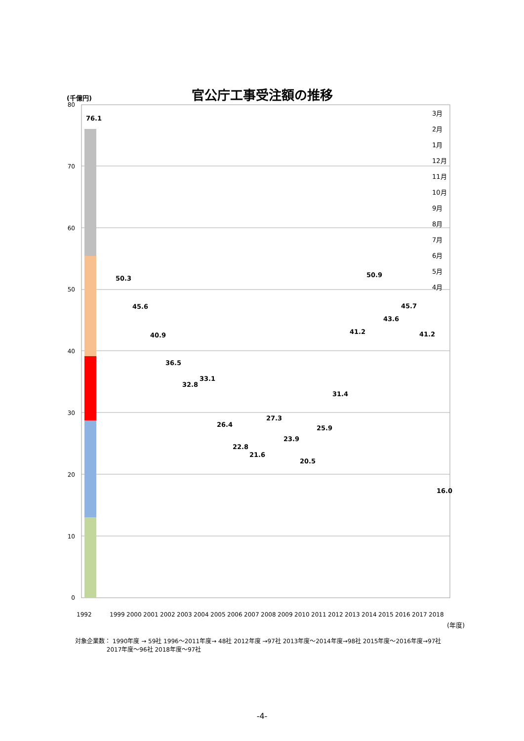官公庁工事受注額の推移 (千億円)
80
70
60
50
40
30
20
10
0
76.1
50.3
45.6
40.9
36.5
32.8
33.1
26.4
22.8
21.6
27.3
23.9
20.5
25.9
31.4
41.2
50.9
43.6
45.7
41.2
16.0
3月
2月
1月
12月
11月
10月
9月
8月
7月
6月
5月
4月
1992
1999
2000
2001
2002
2003
2004
2005
2006
2007
2008
2009
2010
2011
2012
2013
2014
2015
2016
2017
2018
(年度)
対象企業数： 1990年度 → 59社 1996～2011年度→ 48社 2012年度 →97社 2013年度～2014年度→98社 2015年度～2016年度→97社
　　　　　 2017年度～96社 2018年度～97社
-4-